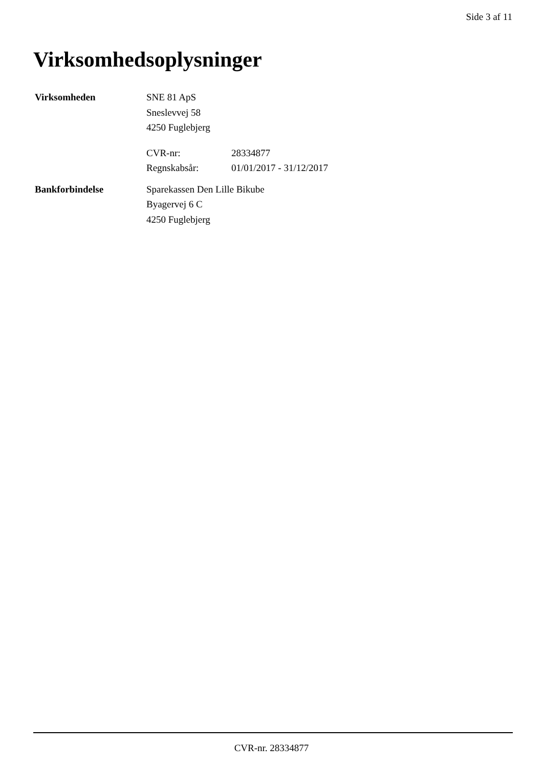Side 3 af 11
Virksomhedsoplysninger
Virksomheden SNE 81 ApS
Sneslevvej 58
4250 Fuglebjerg
CVR-nr: 28334877
Regnskabsår: 01/01/2017 - 31/12/2017
Bankforbindelse Sparekassen Den Lille Bikube
Byagervej 6 C
4250 Fuglebjerg
CVR-nr. 28334877